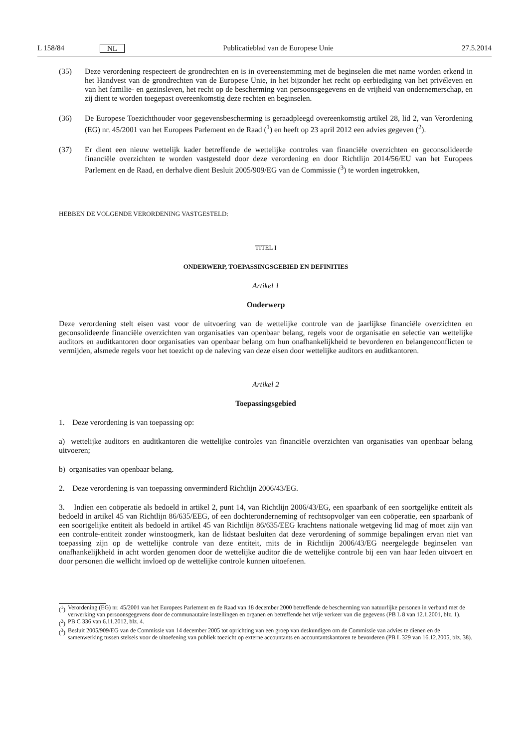L 158/84 NL Publicatieblad van de Europese Unie 27.5.2014
(35) Deze verordening respecteert de grondrechten en is in overeenstemming met de beginselen die met name worden erkend in het Handvest van de grondrechten van de Europese Unie, in het bijzonder het recht op eerbiediging van het privéleven en van het familie- en gezinsleven, het recht op de bescherming van persoonsgegevens en de vrijheid van ondernemerschap, en zij dient te worden toegepast overeenkomstig deze rechten en beginselen.
(36) De Europese Toezichthouder voor gegevensbescherming is geraadpleegd overeenkomstig artikel 28, lid 2, van Verordening (EG) nr. 45/2001 van het Europees Parlement en de Raad (<sup>1</sup>) en heeft op 23 april 2012 een advies gegeven (<sup>2</sup>).
(37) Er dient een nieuw wettelijk kader betreffende de wettelijke controles van financiële overzichten en geconsolideerde financiële overzichten te worden vastgesteld door deze verordening en door Richtlijn 2014/56/EU van het Europees Parlement en de Raad, en derhalve dient Besluit 2005/909/EG van de Commissie (<sup>3</sup>) te worden ingetrokken,
HEBBEN DE VOLGENDE VERORDENING VASTGESTELD:
TITEL I
ONDERWERP, TOEPASSINGSGEBIED EN DEFINITIES
Artikel 1
Onderwerp
Deze verordening stelt eisen vast voor de uitvoering van de wettelijke controle van de jaarlijkse financiële overzichten en geconsolideerde financiële overzichten van organisaties van openbaar belang, regels voor de organisatie en selectie van wettelijke auditors en auditkantoren door organisaties van openbaar belang om hun onafhankelijkheid te bevorderen en belangenconflicten te vermijden, alsmede regels voor het toezicht op de naleving van deze eisen door wettelijke auditors en auditkantoren.
Artikel 2
Toepassingsgebied
1. Deze verordening is van toepassing op:
a) wettelijke auditors en auditkantoren die wettelijke controles van financiële overzichten van organisaties van openbaar belang uitvoeren;
b) organisaties van openbaar belang.
2. Deze verordening is van toepassing onverminderd Richtlijn 2006/43/EG.
3. Indien een coöperatie als bedoeld in artikel 2, punt 14, van Richtlijn 2006/43/EG, een spaarbank of een soortgelijke entiteit als bedoeld in artikel 45 van Richtlijn 86/635/EEG, of een dochteronderneming of rechtsopvolger van een coöperatie, een spaarbank of een soortgelijke entiteit als bedoeld in artikel 45 van Richtlijn 86/635/EEG krachtens nationale wetgeving lid mag of moet zijn van een controle-entiteit zonder winstoogmerk, kan de lidstaat besluiten dat deze verordening of sommige bepalingen ervan niet van toepassing zijn op de wettelijke controle van deze entiteit, mits de in Richtlijn 2006/43/EG neergelegde beginselen van onafhankelijkheid in acht worden genomen door de wettelijke auditor die de wettelijke controle bij een van haar leden uitvoert en door personen die wellicht invloed op de wettelijke controle kunnen uitoefenen.
(<sup>1</sup>) Verordening (EG) nr. 45/2001 van het Europees Parlement en de Raad van 18 december 2000 betreffende de bescherming van natuurlijke personen in verband met de verwerking van persoonsgegevens door de communautaire instellingen en organen en betreffende het vrije verkeer van die gegevens (PB L 8 van 12.1.2001, blz. 1).
(<sup>2</sup>) PB C 336 van 6.11.2012, blz. 4.
(<sup>3</sup>) Besluit 2005/909/EG van de Commissie van 14 december 2005 tot oprichting van een groep van deskundigen om de Commissie van advies te dienen en de samenwerking tussen stelsels voor de uitoefening van publiek toezicht op externe accountants en accountantskantoren te bevorderen (PB L 329 van 16.12.2005, blz. 38).